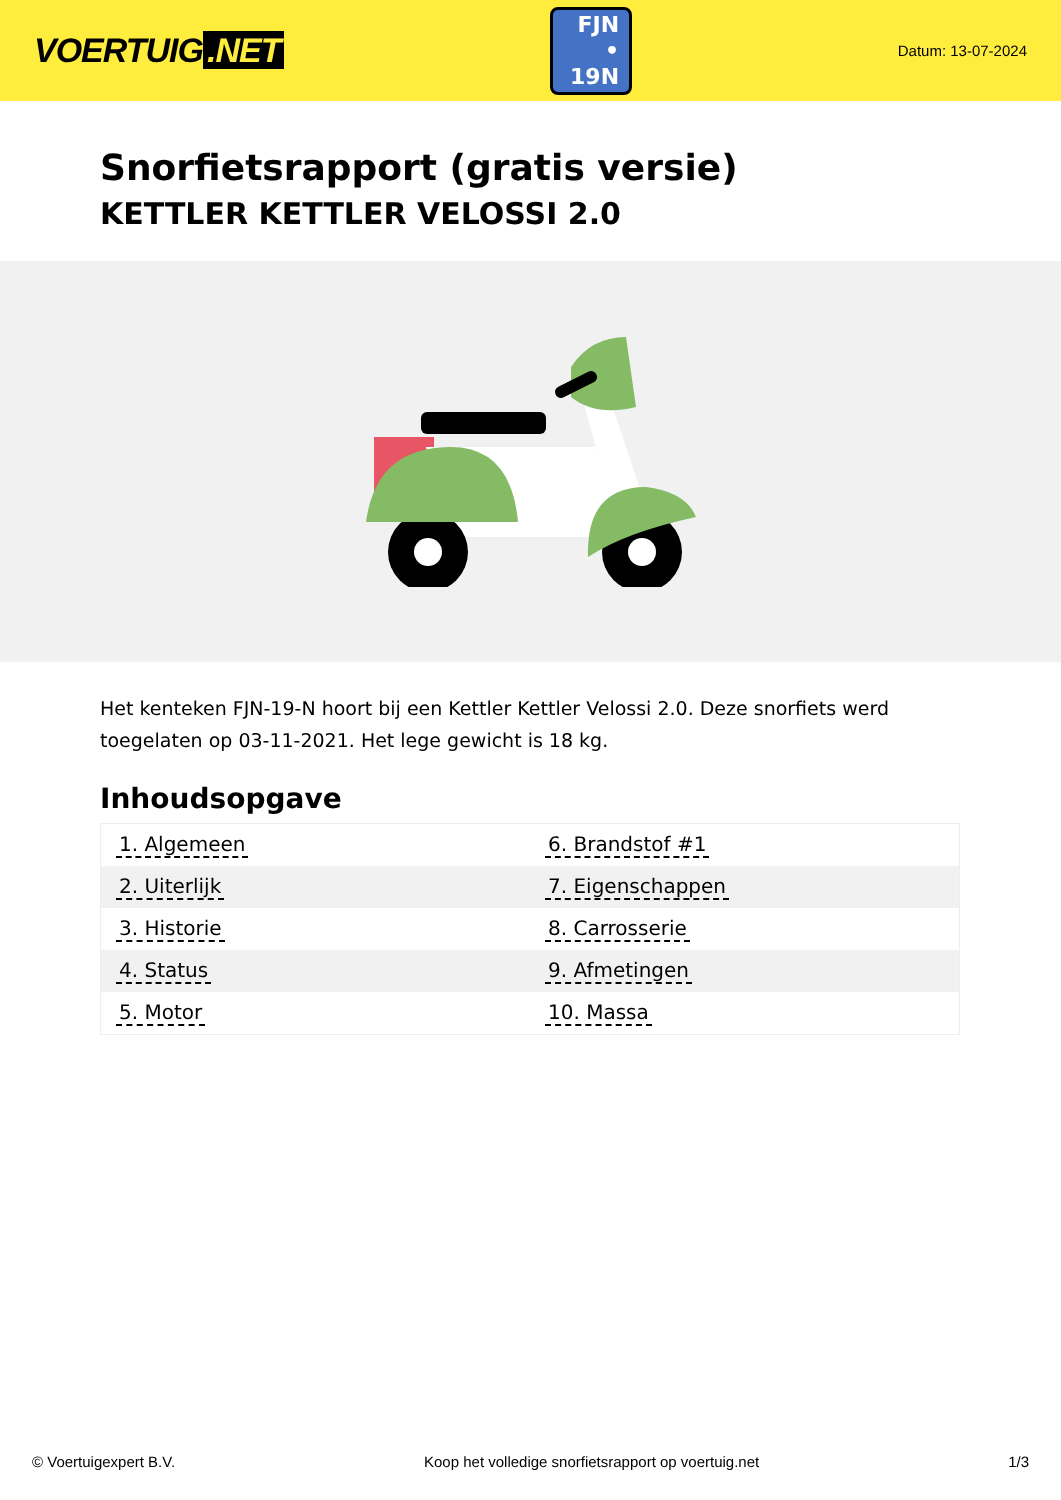VOERTUIG.NET
FJN
• 19N
Datum: 13-07-2024
Snorfietsrapport (gratis versie)
KETTLER KETTLER VELOSSI 2.0
Het kenteken FJN-19-N hoort bij een Kettler Kettler Velossi 2.0. Deze snorfiets werd toegelaten op 03-11-2021. Het lege gewicht is 18 kg.
Inhoudsopgave
| 1. Algemeen | 6. Brandstof #1 |
| 2. Uiterlijk | 7. Eigenschappen |
| 3. Historie | 8. Carrosserie |
| 4. Status | 9. Afmetingen |
| 5. Motor | 10. Massa |
© Voertuigexpert B.V. Koop het volledige snorfietsrapport op voertuig.net 1/3